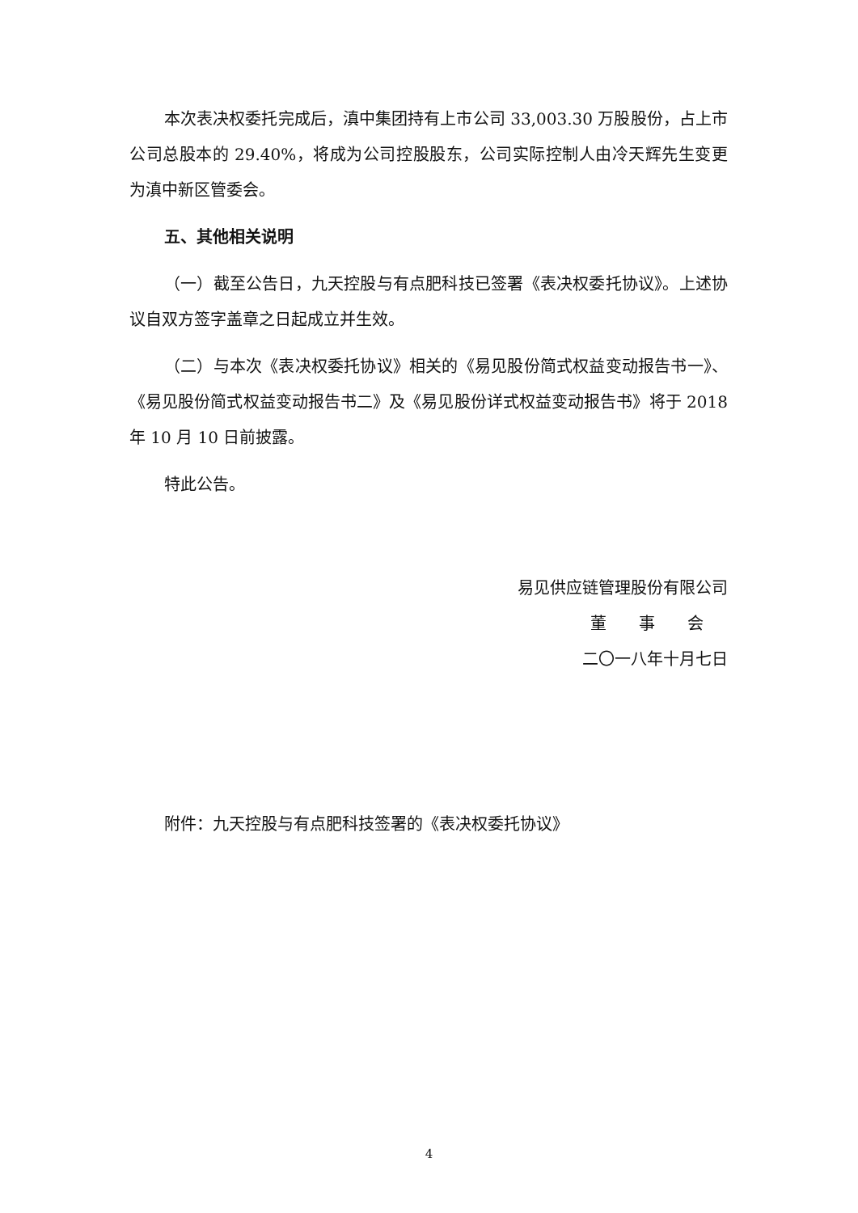本次表决权委托完成后，滇中集团持有上市公司 33,003.30 万股股份，占上市公司总股本的 29.40%，将成为公司控股股东，公司实际控制人由冷天辉先生变更为滇中新区管委会。
五、其他相关说明
（一）截至公告日，九天控股与有点肥科技已签署《表决权委托协议》。上述协议自双方签字盖章之日起成立并生效。
（二）与本次《表决权委托协议》相关的《易见股份简式权益变动报告书一》、《易见股份简式权益变动报告书二》及《易见股份详式权益变动报告书》将于 2018 年 10 月 10 日前披露。
特此公告。
易见供应链管理股份有限公司
董　　事　　会
二〇一八年十月七日
附件：九天控股与有点肥科技签署的《表决权委托协议》
4